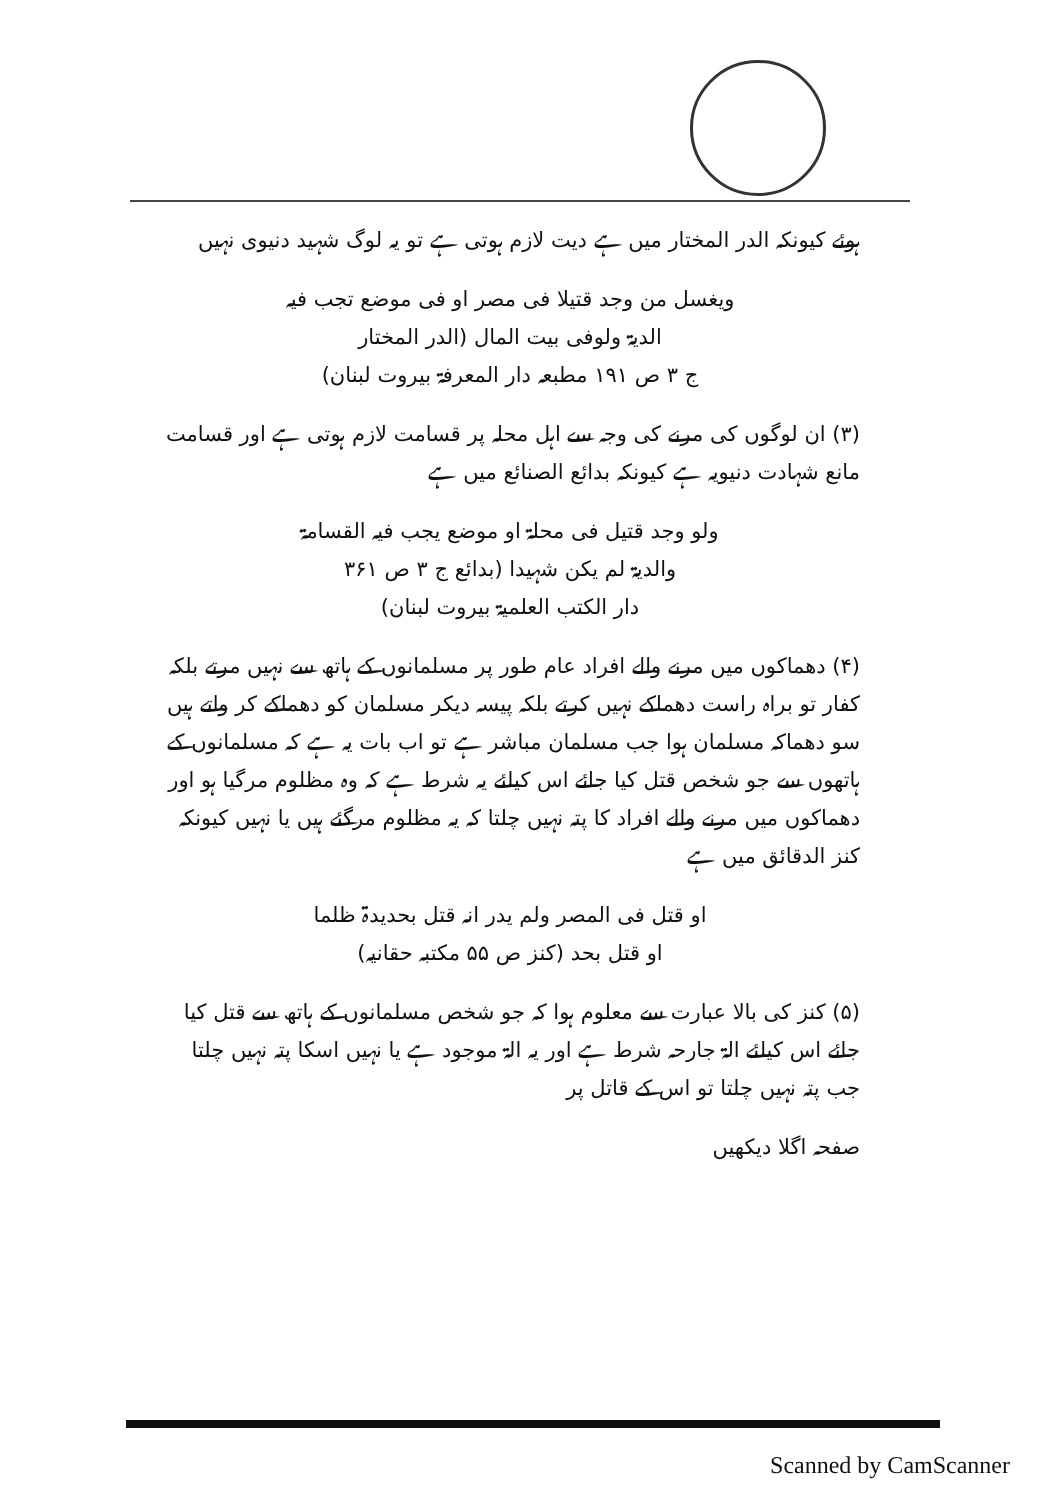ہوئے کیونکہ الدر المختار میں ہے دیت لازم ہوتی ہے تو یہ لوگ شہید دنیوی نہیں
ویغسل من وجد قتیلا فی مصر او فی موضع تجب فیہ
الدیۃ ولوفی بیت المال (الدر المختار
ج ۳ ص ۱۹۱ مطبعہ دار المعرفۃ بیروت لبنان)
(۳) ان لوگوں کی مرنے کی وجہ سے اہل محلہ پر قسامت لازم ہوتی ہے اور قسامت مانع شہادت دنیویہ ہے کیونکہ بدائع الصنائع میں ہے
ولو وجد قتیل فی محلۃ او موضع یجب فیہ القسامۃ
والدیۃ لم یکن شہیدا (بدائع ج ۳ ص ۳۶۱
دار الکتب العلمیۃ بیروت لبنان)
(۴) دھماکوں میں مرنے والے افراد عام طور پر مسلمانوں کے ہاتھ سے نہیں مرتے بلکہ کفار تو براہ راست دھماکے نہیں کرتے بلکہ پیسہ دیکر مسلمان کو دھماکے کر واتے ہیں سو دھماکہ مسلمان ہوا جب مسلمان مباشر ہے تو اب بات یہ ہے کہ مسلمانوں کے ہاتھوں سے جو شخص قتل کیا جائے اس کیلئے یہ شرط ہے کہ وہ مظلوم مرگیا ہو اور دھماکوں میں مرنے والے افراد کا پتہ نہیں چلتا کہ یہ مظلوم مرگئے ہیں یا نہیں کیونکہ کنز الدقائق میں ہے
او قتل فی المصر ولم یدر انہ قتل بحدیدۃ ظلما
او قتل بحد (کنز ص ۵۵ مکتبہ حقانیہ)
(۵) کنز کی بالا عبارت سے معلوم ہوا کہ جو شخص مسلمانوں کے ہاتھ سے قتل کیا جائے اس کیلئے الۃ جارحہ شرط ہے اور یہ الۃ موجود ہے یا نہیں اسکا پتہ نہیں چلتا جب پتہ نہیں چلتا تو اس کے قاتل پر
صفحہ اگلا دیکھیں
Scanned by CamScanner